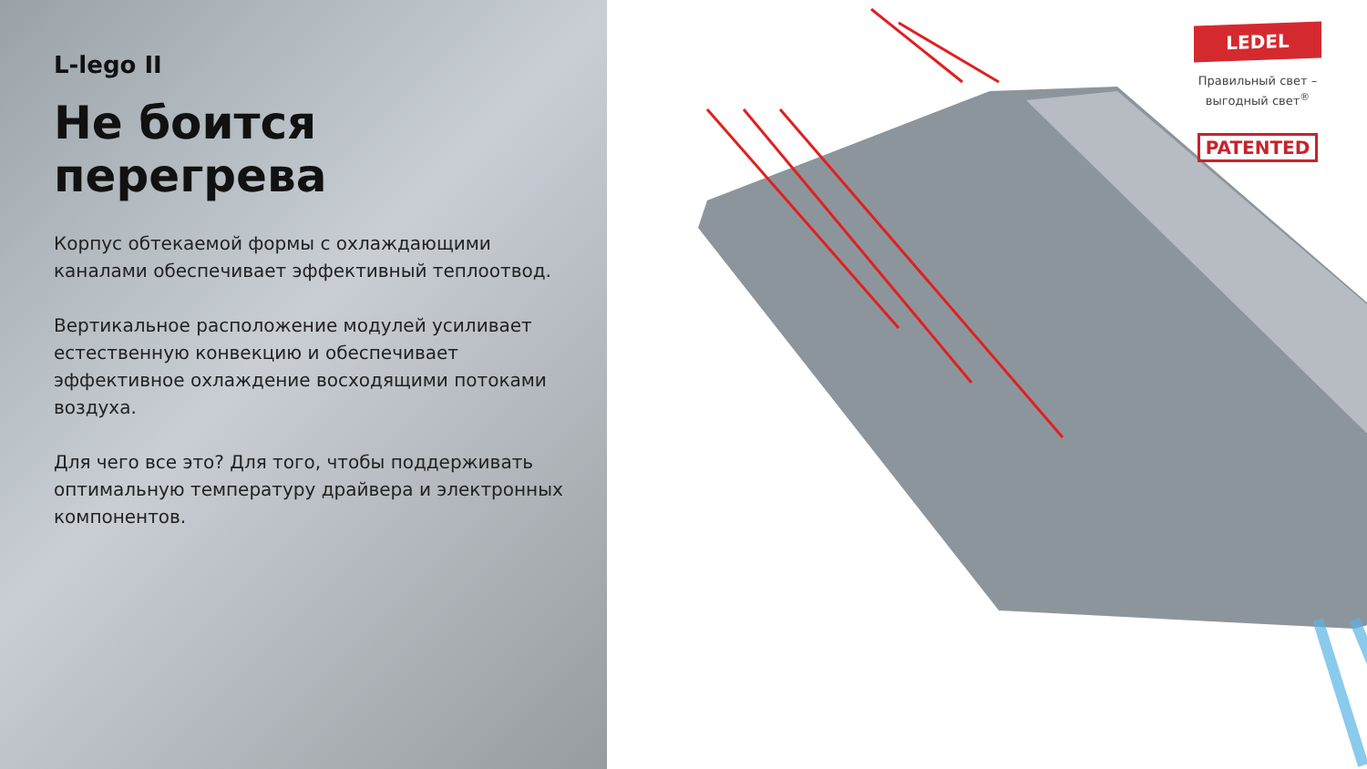L-lego II
Не боится перегрева
Корпус обтекаемой формы с охлаждающими каналами обеспечивает эффективный теплоотвод.
Вертикальное расположение модулей усиливает естественную конвекцию и обеспечивает эффективное охлаждение восходящими потоками воздуха.
Для чего все это? Для того, чтобы поддерживать оптимальную температуру драйвера и электронных компонентов.
LEDEL
Правильный свет –
выгодный свет<sup>®</sup>
PATENTED